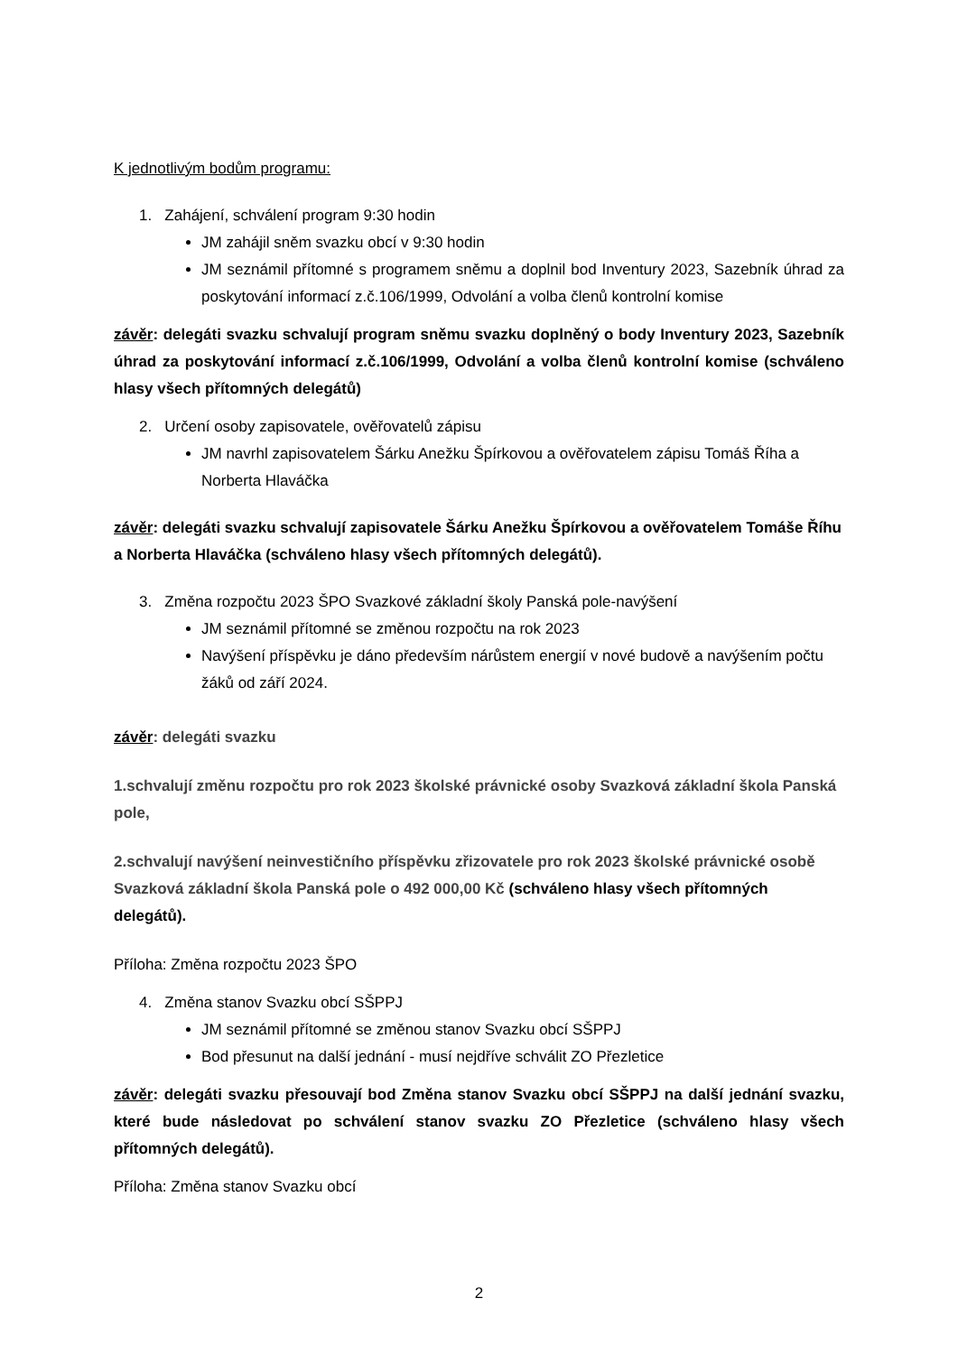K jednotlivým bodům programu:
1. Zahájení, schválení program 9:30 hodin
JM zahájil sněm svazku obcí v 9:30 hodin
JM seznámil přítomné s programem sněmu a doplnil bod Inventury 2023, Sazebník úhrad za poskytování informací z.č.106/1999, Odvolání a volba členů kontrolní komise
závěr: delegáti svazku schvalují program sněmu svazku doplněný o body Inventury 2023, Sazebník úhrad za poskytování informací z.č.106/1999, Odvolání a volba členů kontrolní komise (schváleno hlasy všech přítomných delegátů)
2. Určení osoby zapisovatele, ověřovatelů zápisu
JM navrhl zapisovatelem Šárku Anežku Špírkovou a ověřovatelem zápisu Tomáš Říha a Norberta Hlaváčka
závěr: delegáti svazku schvalují zapisovatele Šárku Anežku Špírkovou a ověřovatelem Tomáše Říhu a Norberta Hlaváčka (schváleno hlasy všech přítomných delegátů).
3. Změna rozpočtu 2023 ŠPO Svazkové základní školy Panská pole-navýšení
JM seznámil přítomné se změnou rozpočtu na rok 2023
Navýšení příspěvku je dáno především nárůstem energií v nové budově a navýšením počtu žáků od září 2024.
závěr: delegáti svazku
1.schvalují změnu rozpočtu pro rok 2023 školské právnické osoby Svazková základní škola Panská pole,
2.schvalují navýšení neinvestičního příspěvku zřizovatele pro rok 2023 školské právnické osobě Svazková základní škola Panská pole o 492 000,00 Kč (schváleno hlasy všech přítomných delegátů).
Příloha: Změna rozpočtu 2023 ŠPO
4. Změna stanov Svazku obcí SŠPPJ
JM seznámil přítomné se změnou stanov Svazku obcí SŠPPJ
Bod přesunut na další jednání - musí nejdříve schválit ZO Přezletice
závěr: delegáti svazku přesouvají bod Změna stanov Svazku obcí SŠPPJ na další jednání svazku, které bude následovat po schválení stanov svazku ZO Přezletice (schváleno hlasy všech přítomných delegátů).
Příloha: Změna stanov Svazku obcí
2